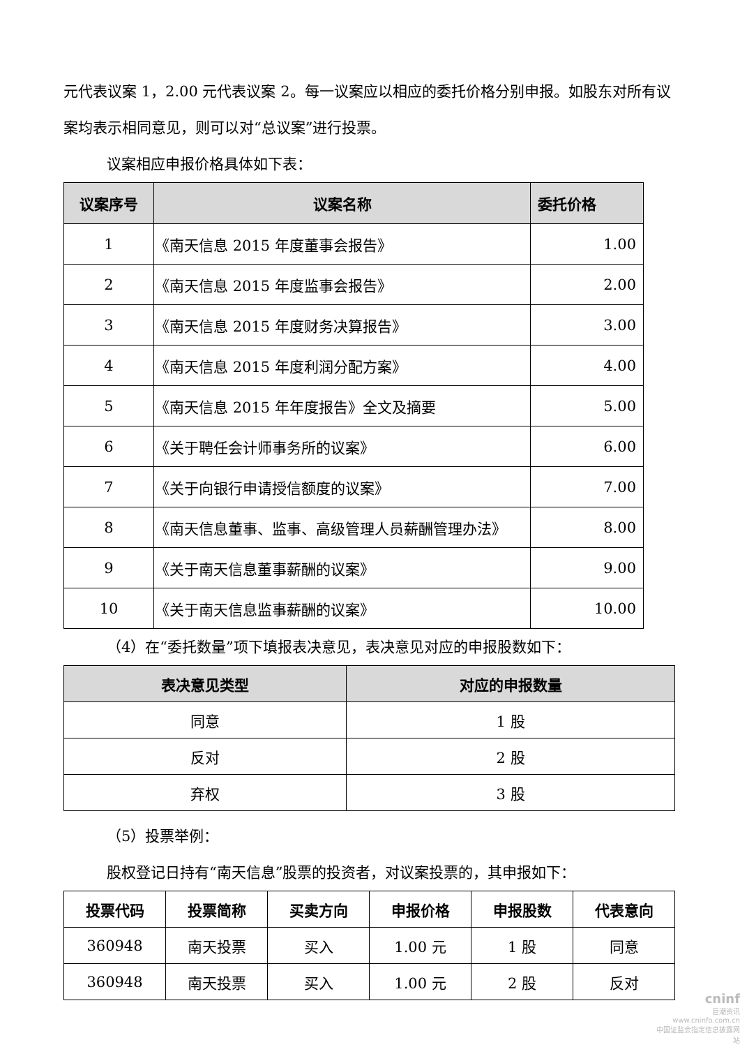元代表议案 1，2.00 元代表议案 2。每一议案应以相应的委托价格分别申报。如股东对所有议案均表示相同意见，则可以对“总议案”进行投票。
议案相应申报价格具体如下表：
| 议案序号 | 议案名称 | 委托价格 |
| --- | --- | --- |
| 1 | 《南天信息 2015 年度董事会报告》 | 1.00 |
| 2 | 《南天信息 2015 年度监事会报告》 | 2.00 |
| 3 | 《南天信息 2015 年度财务决算报告》 | 3.00 |
| 4 | 《南天信息 2015 年度利润分配方案》 | 4.00 |
| 5 | 《南天信息 2015 年年度报告》全文及摘要 | 5.00 |
| 6 | 《关于聘任会计师事务所的议案》 | 6.00 |
| 7 | 《关于向银行申请授信额度的议案》 | 7.00 |
| 8 | 《南天信息董事、监事、高级管理人员薪酬管理办法》 | 8.00 |
| 9 | 《关于南天信息董事薪酬的议案》 | 9.00 |
| 10 | 《关于南天信息监事薪酬的议案》 | 10.00 |
（4）在“委托数量”项下填报表决意见，表决意见对应的申报股数如下：
| 表决意见类型 | 对应的申报数量 |
| --- | --- |
| 同意 | 1 股 |
| 反对 | 2 股 |
| 弃权 | 3 股 |
（5）投票举例：
股权登记日持有“南天信息”股票的投资者，对议案投票的，其申报如下：
| 投票代码 | 投票简称 | 买卖方向 | 申报价格 | 申报股数 | 代表意向 |
| --- | --- | --- | --- | --- | --- |
| 360948 | 南天投票 | 买入 | 1.00 元 | 1 股 | 同意 |
| 360948 | 南天投票 | 买入 | 1.00 元 | 2 股 | 反对 |
cninf
巨潮资讯
www.cninfo.com.cn
中国证监会指定信息披露网站